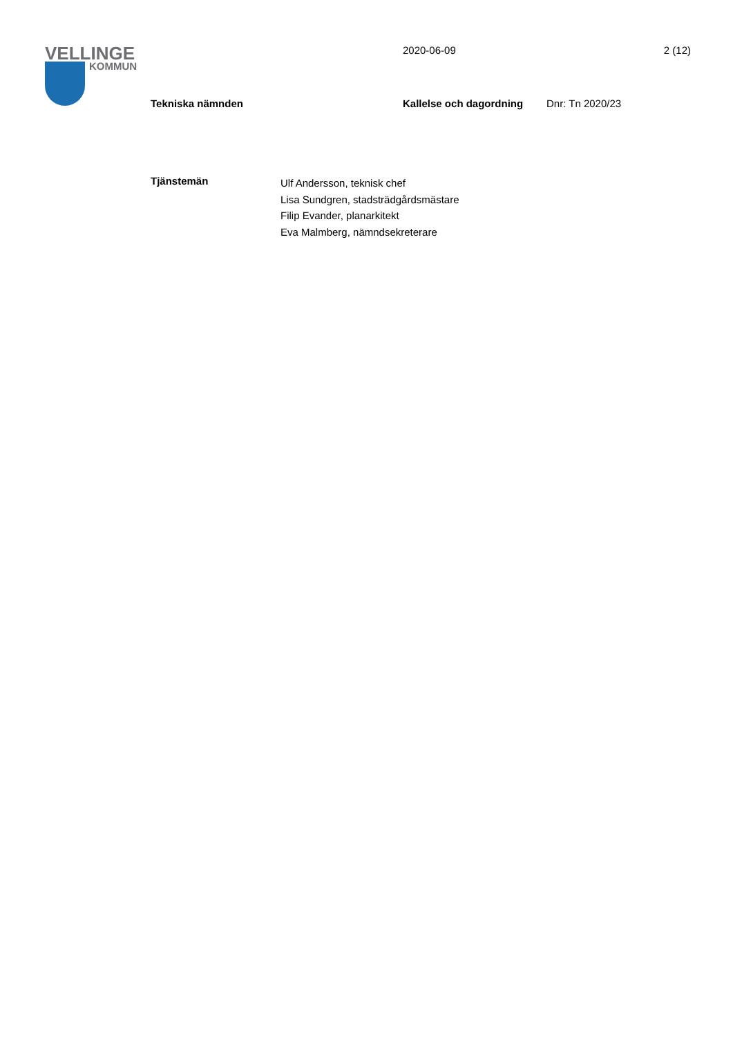VELLINGE
KOMMUN
2020-06-09 2 (12)
Tekniska nämnden Kallelse och dagordning Dnr: Tn 2020/23
Tjänstemän
Ulf Andersson, teknisk chef
Lisa Sundgren, stadsträdgårdsmästare
Filip Evander, planarkitekt
Eva Malmberg, nämndsekreterare